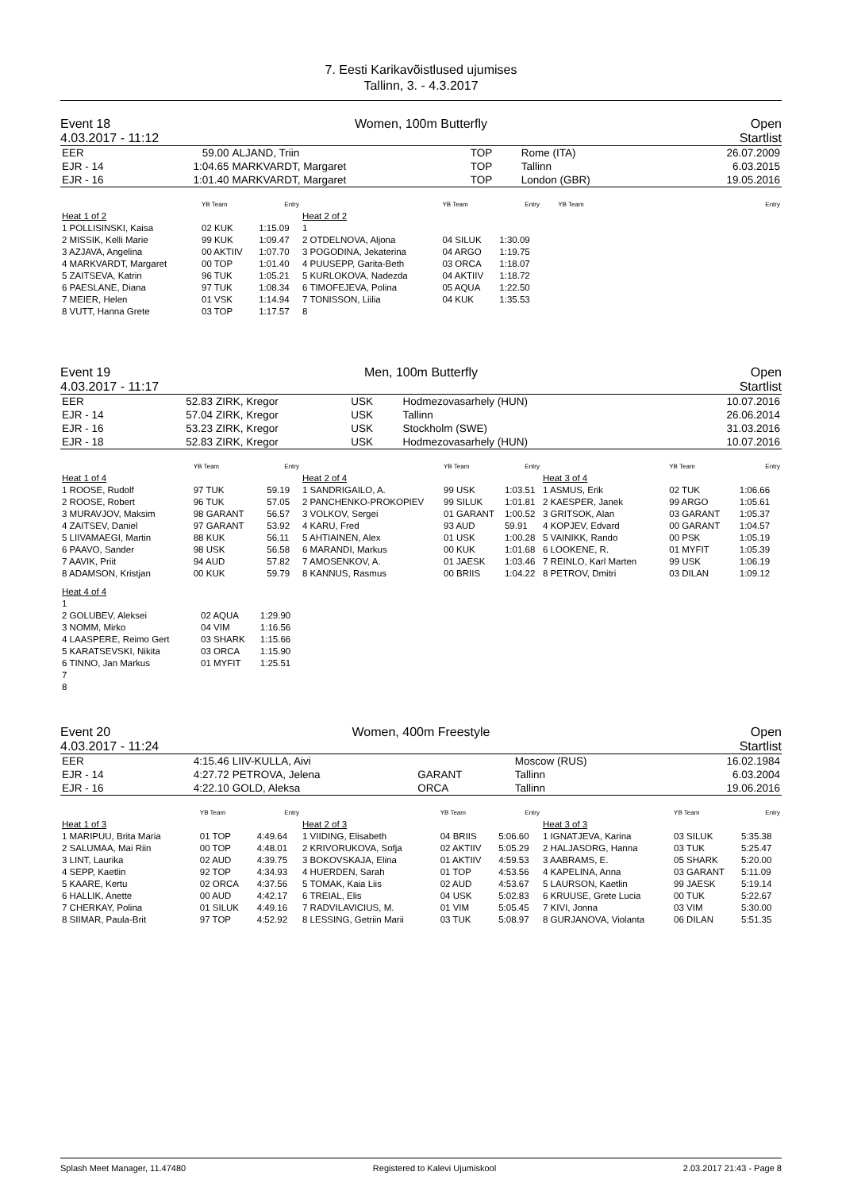7. Eesti Karikavõistlused ujumises
Tallinn, 3. - 4.3.2017
Event 18
4.03.2017 - 11:12
Women, 100m Butterfly Open
Startlist
| EER | 59.00 | ALJAND, Triin | TOP | Rome (ITA) | 26.07.2009 |
| EJR - 14 | 1:04.65 | MARKVARDT, Margaret | TOP | Tallinn | 6.03.2015 |
| EJR - 16 | 1:01.40 | MARKVARDT, Margaret | TOP | London (GBR) | 19.05.2016 |
| | YB Team | Entry |
| Heat 1 of 2 | | |
| 1 POLLISINSKI, Kaisa | 02 KUK | 1:15.09 |
| 2 MISSIK, Kelli Marie | 99 KUK | 1:09.47 |
| 3 AZJAVA, Angelina | 00 AKTIIV | 1:07.70 |
| 4 MARKVARDT, Margaret | 00 TOP | 1:01.40 |
| 5 ZAITSEVA, Katrin | 96 TUK | 1:05.21 |
| 6 PAESLANE, Diana | 97 TUK | 1:08.34 |
| 7 MEIER, Helen | 01 VSK | 1:14.94 |
| 8 VUTT, Hanna Grete | 03 TOP | 1:17.57 |
| | YB Team | Entry |
| Heat 2 of 2 | | |
| 1 | | |
| 2 OTDELNOVA, Aljona | 04 SILUK | 1:30.09 |
| 3 POGODINA, Jekaterina | 04 ARGO | 1:19.75 |
| 4 PUUSEPP, Garita-Beth | 03 ORCA | 1:18.07 |
| 5 KURLOKOVA, Nadezda | 04 AKTIIV | 1:18.72 |
| 6 TIMOFEJEVA, Polina | 05 AQUA | 1:22.50 |
| 7 TONISSON, Liilia | 04 KUK | 1:35.53 |
| 8 | | |
| | YB Team | Entry |
Event 19
4.03.2017 - 11:17
Men, 100m Butterfly Open
Startlist
| EER | 52.83 | ZIRK, Kregor | USK | Hodmezovasarhely (HUN) | 10.07.2016 |
| EJR - 14 | 57.04 | ZIRK, Kregor | USK | Tallinn | 26.06.2014 |
| EJR - 16 | 53.23 | ZIRK, Kregor | USK | Stockholm (SWE) | 31.03.2016 |
| EJR - 18 | 52.83 | ZIRK, Kregor | USK | Hodmezovasarhely (HUN) | 10.07.2016 |
| | YB Team | Entry |
| Heat 1 of 4 | | |
| 1 ROOSE, Rudolf | 97 TUK | 59.19 |
| 2 ROOSE, Robert | 96 TUK | 57.05 |
| 3 MURAVJOV, Maksim | 98 GARANT | 56.57 |
| 4 ZAITSEV, Daniel | 97 GARANT | 53.92 |
| 5 LIIVAMAEGI, Martin | 88 KUK | 56.11 |
| 6 PAAVO, Sander | 98 USK | 56.58 |
| 7 AAVIK, Priit | 94 AUD | 57.82 |
| 8 ADAMSON, Kristjan | 00 KUK | 59.79 |
| | YB Team | Entry |
| Heat 2 of 4 | | |
| 1 SANDRIGAILO, A. | 99 USK | 1:03.51 |
| 2 PANCHENKO-PROKOPIEV | 99 SILUK | 1:01.81 |
| 3 VOLKOV, Sergei | 01 GARANT | 1:00.52 |
| 4 KARU, Fred | 93 AUD | 59.91 |
| 5 AHTIAINEN, Alex | 01 USK | 1:00.28 |
| 6 MARANDI, Markus | 00 KUK | 1:01.68 |
| 7 AMOSENKOV, A. | 01 JAESK | 1:03.46 |
| 8 KANNUS, Rasmus | 00 BRIIS | 1:04.22 |
| | YB Team | Entry |
| Heat 3 of 4 | | |
| 1 ASMUS, Erik | 02 TUK | 1:06.66 |
| 2 KAESPER, Janek | 99 ARGO | 1:05.61 |
| 3 GRITSOK, Alan | 03 GARANT | 1:05.37 |
| 4 KOPJEV, Edvard | 00 GARANT | 1:04.57 |
| 5 VAINIKK, Rando | 00 PSK | 1:05.19 |
| 6 LOOKENE, R. | 01 MYFIT | 1:05.39 |
| 7 REINLO, Karl Marten | 99 USK | 1:06.19 |
| 8 PETROV, Dmitri | 03 DILAN | 1:09.12 |
| Heat 4 of 4 | | |
| 1 | | |
| 2 GOLUBEV, Aleksei | 02 AQUA | 1:29.90 |
| 3 NOMM, Mirko | 04 VIM | 1:16.56 |
| 4 LAASPERE, Reimo Gert | 03 SHARK | 1:15.66 |
| 5 KARATSEVSKI, Nikita | 03 ORCA | 1:15.90 |
| 6 TINNO, Jan Markus | 01 MYFIT | 1:25.51 |
| 7 | | |
| 8 | | |
Event 20
4.03.2017 - 11:24
Women, 400m Freestyle Open
Startlist
| EER | 4:15.46 | LIIV-KULLA, Aivi | | Moscow (RUS) | 16.02.1984 |
| EJR - 14 | 4:27.72 | PETROVA, Jelena | GARANT | Tallinn | 6.03.2004 |
| EJR - 16 | 4:22.10 | GOLD, Aleksa | ORCA | Tallinn | 19.06.2016 |
| | YB Team | Entry |
| Heat 1 of 3 | | |
| 1 MARIPUU, Brita Maria | 01 TOP | 4:49.64 |
| 2 SALUMAA, Mai Riin | 00 TOP | 4:48.01 |
| 3 LINT, Laurika | 02 AUD | 4:39.75 |
| 4 SEPP, Kaetlin | 92 TOP | 4:34.93 |
| 5 KAARE, Kertu | 02 ORCA | 4:37.56 |
| 6 HALLIK, Anette | 00 AUD | 4:42.17 |
| 7 CHERKAY, Polina | 01 SILUK | 4:49.16 |
| 8 SIIMAR, Paula-Brit | 97 TOP | 4:52.92 |
| | YB Team | Entry |
| Heat 2 of 3 | | |
| 1 VIIDING, Elisabeth | 04 BRIIS | 5:06.60 |
| 2 KRIVORUKOVA, Sofja | 02 AKTIIV | 5:05.29 |
| 3 BOKOVSKAJA, Elina | 01 AKTIIV | 4:59.53 |
| 4 HUERDEN, Sarah | 01 TOP | 4:53.56 |
| 5 TOMAK, Kaia Liis | 02 AUD | 4:53.67 |
| 6 TREIAL, Elis | 04 USK | 5:02.83 |
| 7 RADVILAVICIUS, M. | 01 VIM | 5:05.45 |
| 8 LESSING, Getriin Marii | 03 TUK | 5:08.97 |
| | YB Team | Entry |
| Heat 3 of 3 | | |
| 1 IGNATJEVA, Karina | 03 SILUK | 5:35.38 |
| 2 HALJASORG, Hanna | 03 TUK | 5:25.47 |
| 3 AABRAMS, E. | 05 SHARK | 5:20.00 |
| 4 KAPELINA, Anna | 03 GARANT | 5:11.09 |
| 5 LAURSON, Kaetlin | 99 JAESK | 5:19.14 |
| 6 KRUUSE, Grete Lucia | 00 TUK | 5:22.67 |
| 7 KIVI, Jonna | 03 VIM | 5:30.00 |
| 8 GURJANOVA, Violanta | 06 DILAN | 5:51.35 |
Splash Meet Manager, 11.47480 Registered to Kalevi Ujumiskool 2.03.2017 21:43 - Page 8